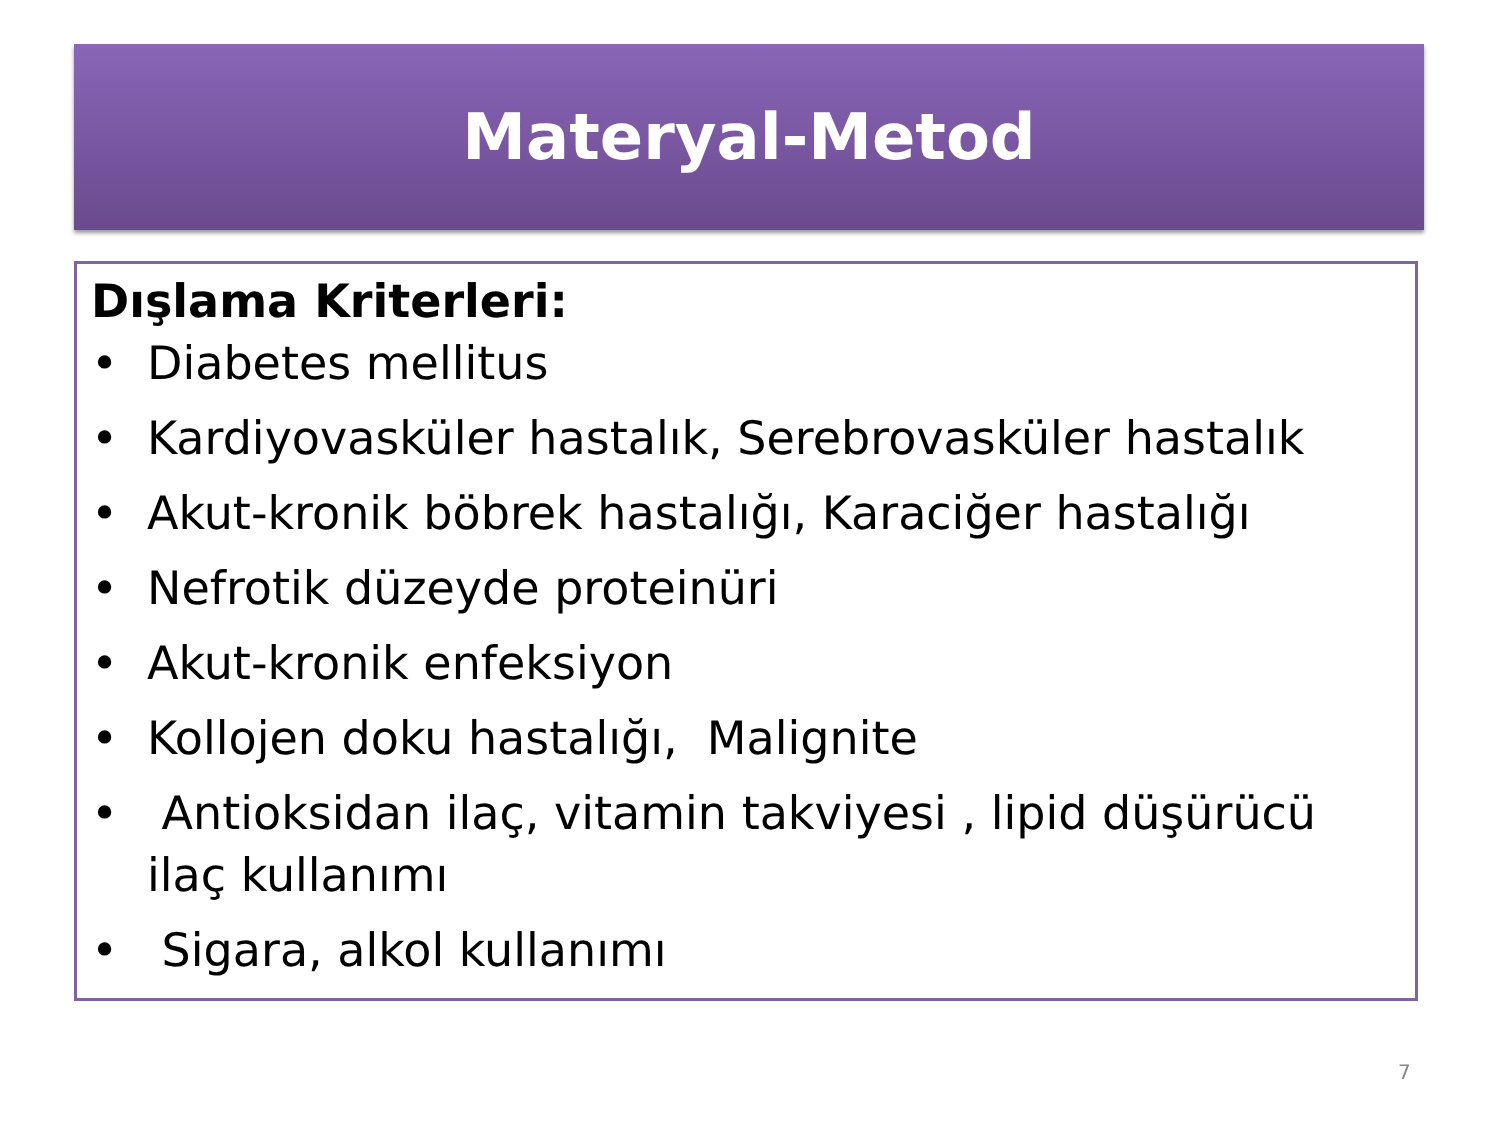Materyal-Metod
Dışlama Kriterleri:
• Diabetes mellitus
• Kardiyovasküler hastalık, Serebrovasküler hastalık
• Akut-kronik böbrek hastalığı, Karaciğer hastalığı
• Nefrotik düzeyde proteinüri
• Akut-kronik enfeksiyon
• Kollojen doku hastalığı, Malignite
• Antioksidan ilaç, vitamin takviyesi , lipid düşürücü ilaç kullanımı
• Sigara, alkol kullanımı
7